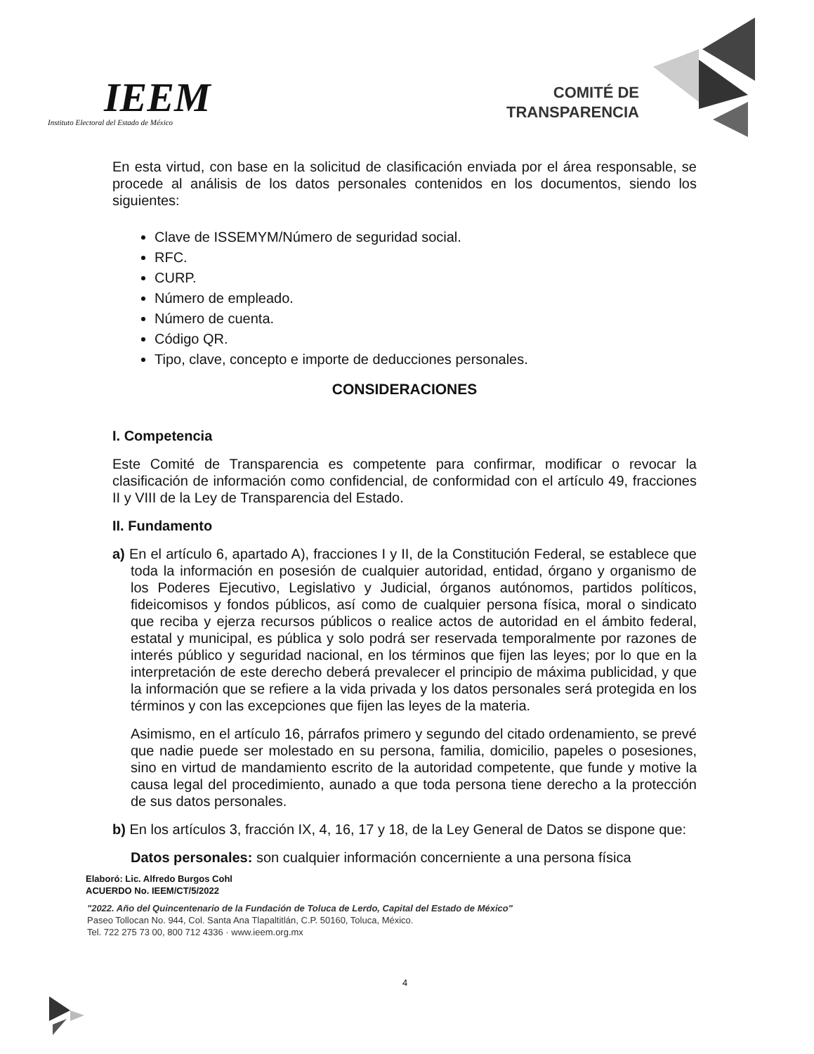IEEM
Instituto Electoral del Estado de México
COMITÉ DE
TRANSPARENCIA
En esta virtud, con base en la solicitud de clasificación enviada por el área responsable, se procede al análisis de los datos personales contenidos en los documentos, siendo los siguientes:
Clave de ISSEMYM/Número de seguridad social.
RFC.
CURP.
Número de empleado.
Número de cuenta.
Código QR.
Tipo, clave, concepto e importe de deducciones personales.
CONSIDERACIONES
I. Competencia
Este Comité de Transparencia es competente para confirmar, modificar o revocar la clasificación de información como confidencial, de conformidad con el artículo 49, fracciones II y VIII de la Ley de Transparencia del Estado.
II. Fundamento
a) En el artículo 6, apartado A), fracciones I y II, de la Constitución Federal, se establece que toda la información en posesión de cualquier autoridad, entidad, órgano y organismo de los Poderes Ejecutivo, Legislativo y Judicial, órganos autónomos, partidos políticos, fideicomisos y fondos públicos, así como de cualquier persona física, moral o sindicato que reciba y ejerza recursos públicos o realice actos de autoridad en el ámbito federal, estatal y municipal, es pública y solo podrá ser reservada temporalmente por razones de interés público y seguridad nacional, en los términos que fijen las leyes; por lo que en la interpretación de este derecho deberá prevalecer el principio de máxima publicidad, y que la información que se refiere a la vida privada y los datos personales será protegida en los términos y con las excepciones que fijen las leyes de la materia.
Asimismo, en el artículo 16, párrafos primero y segundo del citado ordenamiento, se prevé que nadie puede ser molestado en su persona, familia, domicilio, papeles o posesiones, sino en virtud de mandamiento escrito de la autoridad competente, que funde y motive la causa legal del procedimiento, aunado a que toda persona tiene derecho a la protección de sus datos personales.
b) En los artículos 3, fracción IX, 4, 16, 17 y 18, de la Ley General de Datos se dispone que:
Datos personales: son cualquier información concerniente a una persona física
Elaboró: Lic. Alfredo Burgos Cohl
ACUERDO No. IEEM/CT/5/2022
4
"2022. Año del Quincentenario de la Fundación de Toluca de Lerdo, Capital del Estado de México"
Paseo Tollocan No. 944, Col. Santa Ana Tlapaltitlán, C.P. 50160, Toluca, México.
Tel. 722 275 73 00, 800 712 4336 · www.ieem.org.mx